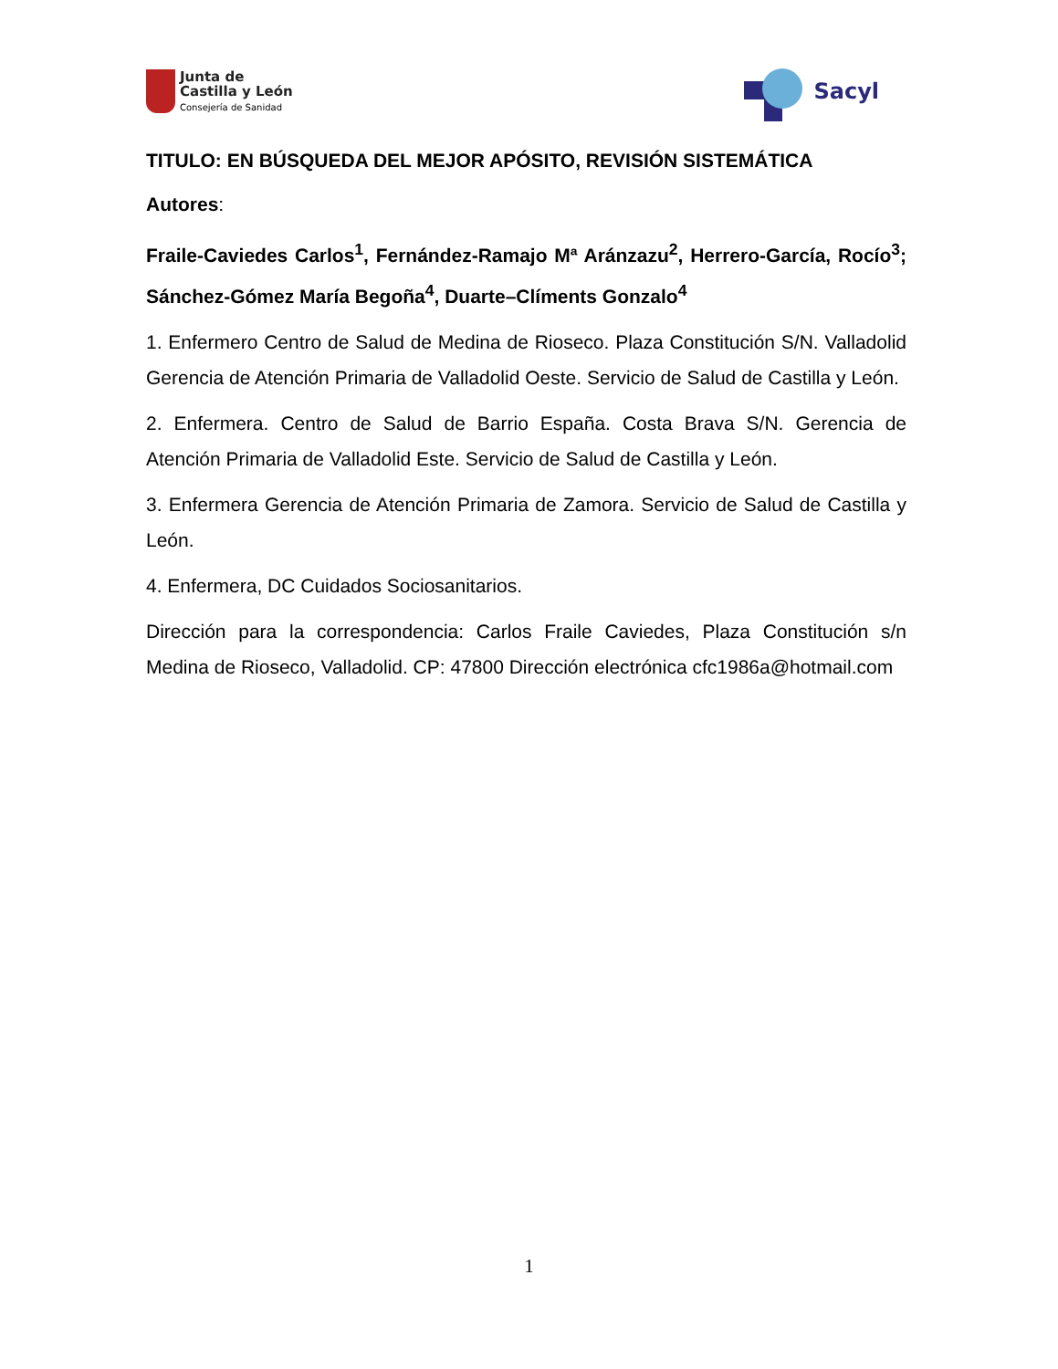Junta de
Castilla y León
Consejería de Sanidad
Sacyl
TITULO: EN BÚSQUEDA DEL MEJOR APÓSITO, REVISIÓN SISTEMÁTICA
Autores:
Fraile-Caviedes Carlos<sup>1</sup>, Fernández-Ramajo Mª Aránzazu<sup>2</sup>, Herrero-García, Rocío<sup>3</sup>; Sánchez-Gómez María Begoña<sup>4</sup>, Duarte–Clíments Gonzalo<sup>4</sup>
1. Enfermero Centro de Salud de Medina de Rioseco. Plaza Constitución S/N. Valladolid Gerencia de Atención Primaria de Valladolid Oeste. Servicio de Salud de Castilla y León.
2. Enfermera. Centro de Salud de Barrio España. Costa Brava S/N. Gerencia de Atención Primaria de Valladolid Este. Servicio de Salud de Castilla y León.
3. Enfermera Gerencia de Atención Primaria de Zamora. Servicio de Salud de Castilla y León.
4. Enfermera, DC Cuidados Sociosanitarios.
Dirección para la correspondencia: Carlos Fraile Caviedes, Plaza Constitución s/n Medina de Rioseco, Valladolid. CP: 47800 Dirección electrónica cfc1986a@hotmail.com
1